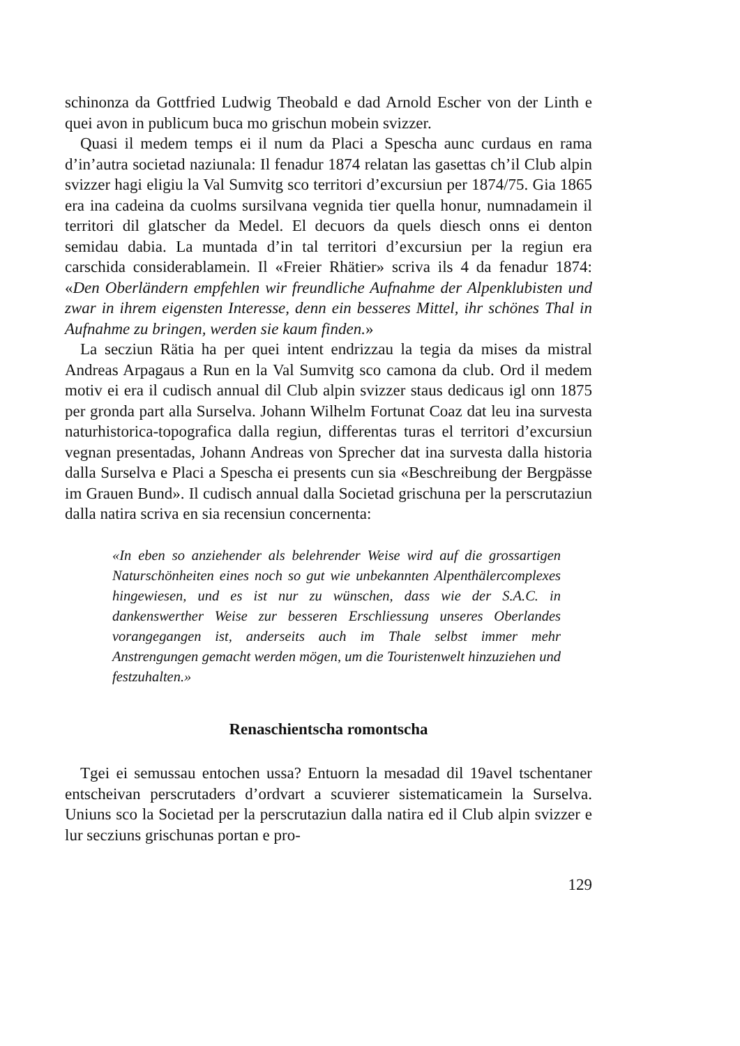schinonza da Gottfried Ludwig Theobald e dad Arnold Escher von der Linth e quei avon in publicum buca mo grischun mobein svizzer.
Quasi il medem temps ei il num da Placi a Spescha aunc curdaus en rama d’in’autra societad naziunala: Il fenadur 1874 relatan las gasettas ch’il Club alpin svizzer hagi eligiu la Val Sumvitg sco territori d’excursiun per 1874/75. Gia 1865 era ina cadeina da cuolms sursilvana vegnida tier quella honur, numnadamein il territori dil glatscher da Medel. El decuors da quels diesch onns ei denton semidau dabia. La muntada d’in tal territori d’excursiun per la regiun era carschida considerablamein. Il «Freier Rhätier» scriva ils 4 da fenadur 1874: «Den Oberländern empfehlen wir freundliche Aufnahme der Alpenklubisten und zwar in ihrem eigensten Interesse, denn ein besseres Mittel, ihr schönes Thal in Aufnahme zu bringen, werden sie kaum finden.»
La secziun Rätia ha per quei intent endrizzau la tegia da mises da mistral Andreas Arpagaus a Run en la Val Sumvitg sco camona da club. Ord il medem motiv ei era il cudisch annual dil Club alpin svizzer staus dedicaus igl onn 1875 per gronda part alla Surselva. Johann Wilhelm Fortunat Coaz dat leu ina survesta naturhistorica-topografica dalla regiun, differentas turas el territori d’excursiun vegnan presentadas, Johann Andreas von Sprecher dat ina survesta dalla historia dalla Surselva e Placi a Spescha ei presents cun sia «Beschreibung der Bergpässe im Grauen Bund». Il cudisch annual dalla Societad grischuna per la perscrutaziun dalla natira scriva en sia recensiun concernenta:
«In eben so anziehender als belehrender Weise wird auf die grossartigen Naturschönheiten eines noch so gut wie unbekannten Alpenthälercomplexes hingewiesen, und es ist nur zu wünschen, dass wie der S.A.C. in dankenswerther Weise zur besseren Erschliessung unseres Oberlandes vorangegangen ist, anderseits auch im Thale selbst immer mehr Anstrengungen gemacht werden mögen, um die Touristenwelt hinzuziehen und festzuhalten.»
Renaschientscha romontscha
Tgei ei semussau entochen ussa? Entuorn la mesadad dil 19avel tschentaner entscheivan perscrutaders d’ordvart a scuvierer sistematicamein la Surselva. Uniuns sco la Societad per la perscrutaziun dalla natira ed il Club alpin svizzer e lur secziuns grischunas portan e pro-
129